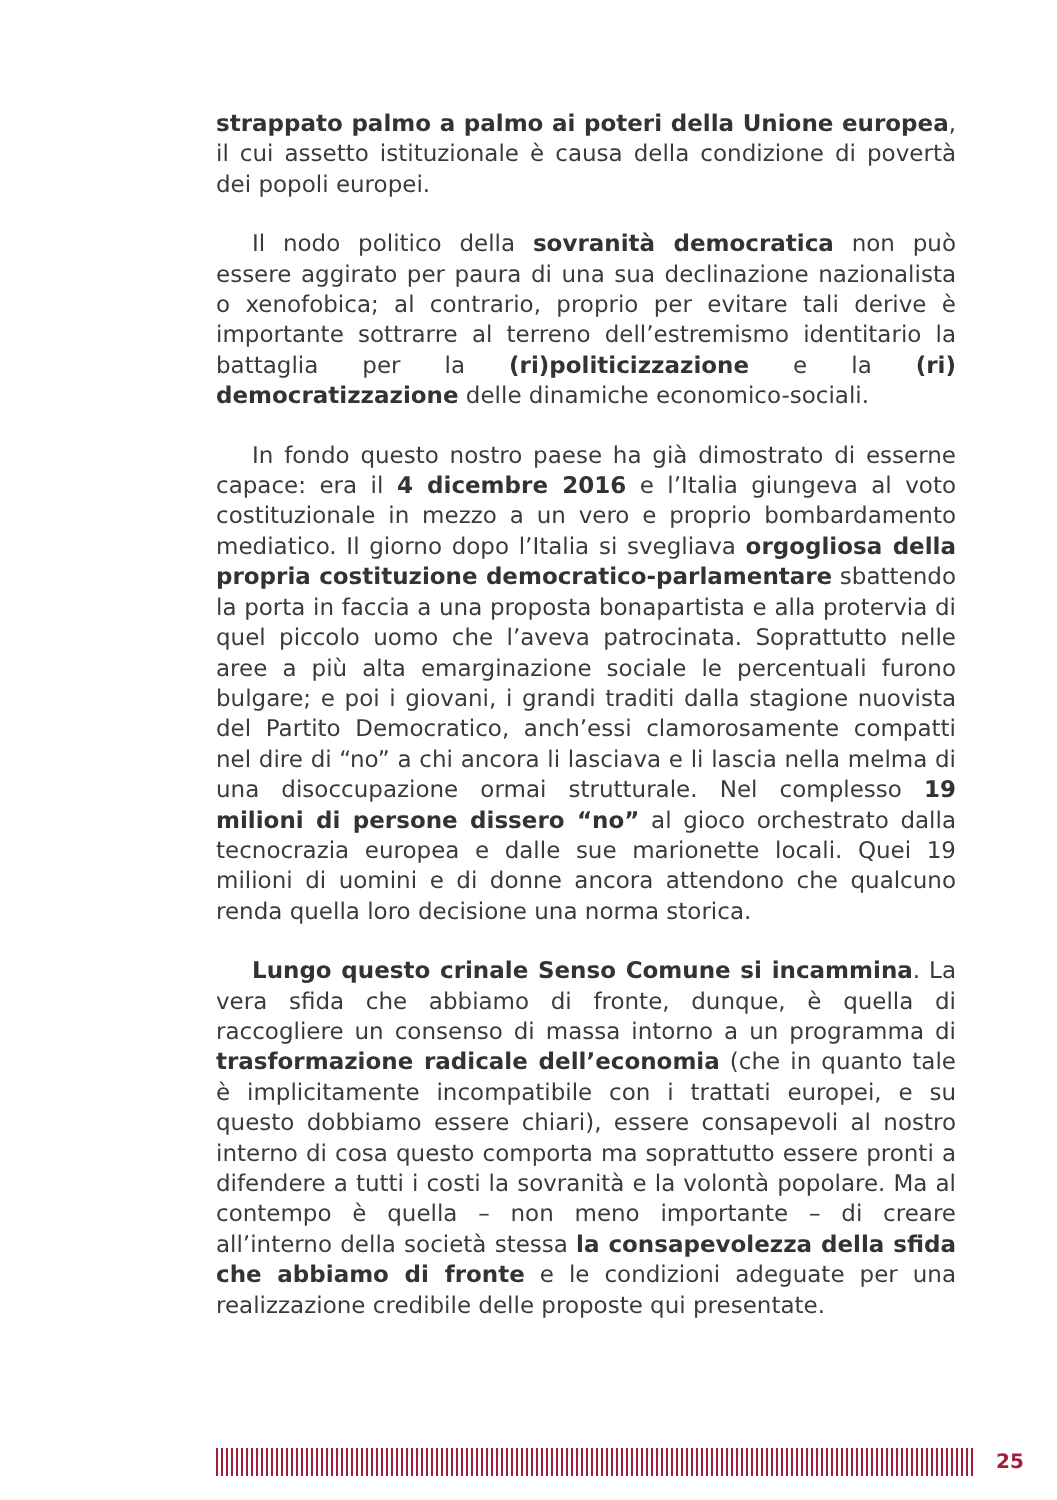strappato palmo a palmo ai poteri della Unione europea, il cui assetto istituzionale è causa della condizione di povertà dei popoli europei.
Il nodo politico della sovranità democratica non può essere aggirato per paura di una sua declinazione nazionalista o xenofobica; al contrario, proprio per evitare tali derive è importante sottrarre al terreno dell’estremismo identitario la battaglia per la (ri)politicizzazione e la (ri) democratizzazione delle dinamiche economico-sociali.
In fondo questo nostro paese ha già dimostrato di esserne capace: era il 4 dicembre 2016 e l’Italia giungeva al voto costituzionale in mezzo a un vero e proprio bombardamento mediatico. Il giorno dopo l’Italia si svegliava orgogliosa della propria costituzione democratico-parlamentare sbattendo la porta in faccia a una proposta bonapartista e alla protervia di quel piccolo uomo che l’aveva patrocinata. Soprattutto nelle aree a più alta emarginazione sociale le percentuali furono bulgare; e poi i giovani, i grandi traditi dalla stagione nuovista del Partito Democratico, anch’essi clamorosamente compatti nel dire di “no” a chi ancora li lasciava e li lascia nella melma di una disoccupazione ormai strutturale. Nel complesso 19 milioni di persone dissero “no” al gioco orchestrato dalla tecnocrazia europea e dalle sue marionette locali. Quei 19 milioni di uomini e di donne ancora attendono che qualcuno renda quella loro decisione una norma storica.
Lungo questo crinale Senso Comune si incammina. La vera sfida che abbiamo di fronte, dunque, è quella di raccogliere un consenso di massa intorno a un programma di trasformazione radicale dell’economia (che in quanto tale è implicitamente incompatibile con i trattati europei, e su questo dobbiamo essere chiari), essere consapevoli al nostro interno di cosa questo comporta ma soprattutto essere pronti a difendere a tutti i costi la sovranità e la volontà popolare. Ma al contempo è quella – non meno importante – di creare all’interno della società stessa la consapevolezza della sfida che abbiamo di fronte e le condizioni adeguate per una realizzazione credibile delle proposte qui presentate.
25